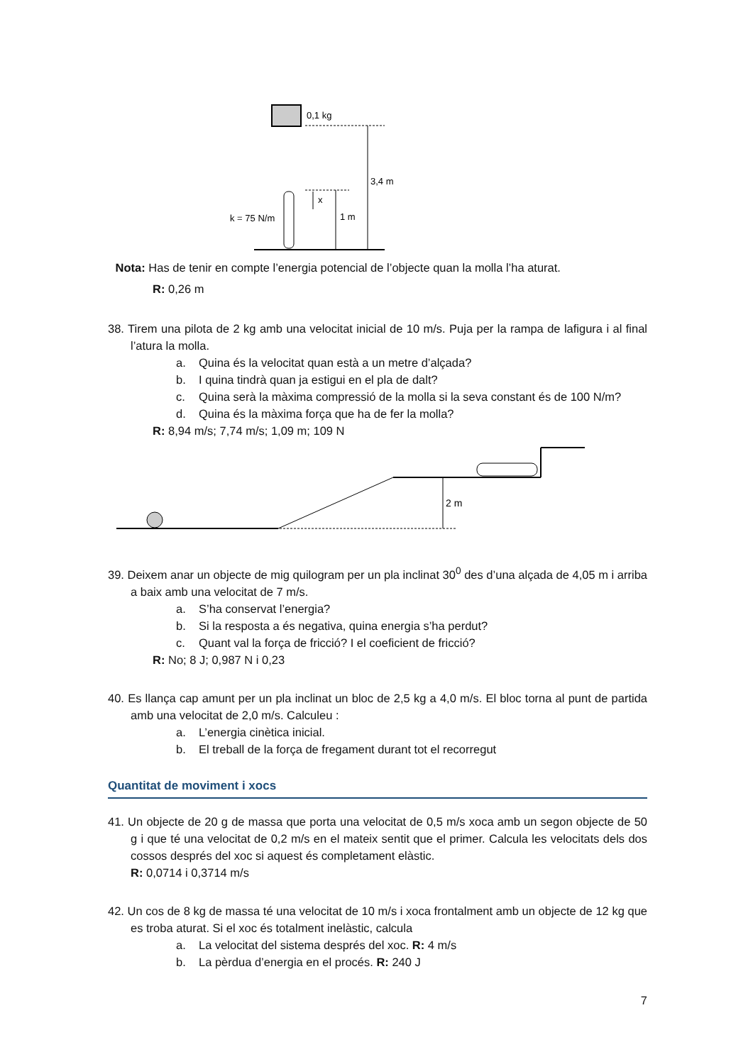0,1 kg
3,4 m
1 m
x
k = 75 N/m
Nota: Has de tenir en compte l’energia potencial de l’objecte quan la molla l’ha aturat.
R: 0,26 m
38. Tirem una pilota de 2 kg amb una velocitat inicial de 10 m/s. Puja per la rampa de lafigura i al final l’atura la molla.
a. Quina és la velocitat quan està a un metre d’alçada?
b. I quina tindrà quan ja estigui en el pla de dalt?
c. Quina serà la màxima compressió de la molla si la seva constant és de 100 N/m?
d. Quina és la màxima força que ha de fer la molla?
R: 8,94 m/s; 7,74 m/s; 1,09 m; 109 N
2 m
39. Deixem anar un objecte de mig quilogram per un pla inclinat 30<sup>0</sup> des d’una alçada de 4,05 m i arriba a baix amb una velocitat de 7 m/s.
a. S’ha conservat l’energia?
b. Si la resposta a és negativa, quina energia s’ha perdut?
c. Quant val la força de fricció? I el coeficient de fricció?
R: No; 8 J; 0,987 N i 0,23
40. Es llança cap amunt per un pla inclinat un bloc de 2,5 kg a 4,0 m/s. El bloc torna al punt de partida amb una velocitat de 2,0 m/s. Calculeu :
a. L’energia cinètica inicial.
b. El treball de la força de fregament durant tot el recorregut
Quantitat de moviment i xocs
41. Un objecte de 20 g de massa que porta una velocitat de 0,5 m/s xoca amb un segon objecte de 50 g i que té una velocitat de 0,2 m/s en el mateix sentit que el primer. Calcula les velocitats dels dos cossos després del xoc si aquest és completament elàstic.
R: 0,0714 i 0,3714 m/s
42. Un cos de 8 kg de massa té una velocitat de 10 m/s i xoca frontalment amb un objecte de 12 kg que es troba aturat. Si el xoc és totalment inelàstic, calcula
a. La velocitat del sistema després del xoc. R: 4 m/s
b. La pèrdua d’energia en el procés. R: 240 J
7